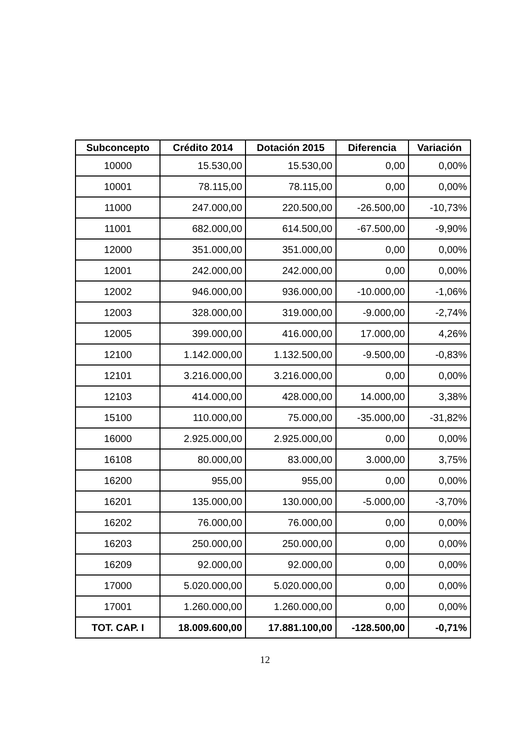| Subconcepto | Crédito 2014 | Dotación 2015 | Diferencia | Variación |
| --- | --- | --- | --- | --- |
| 10000 | 15.530,00 | 15.530,00 | 0,00 | 0,00% |
| 10001 | 78.115,00 | 78.115,00 | 0,00 | 0,00% |
| 11000 | 247.000,00 | 220.500,00 | -26.500,00 | -10,73% |
| 11001 | 682.000,00 | 614.500,00 | -67.500,00 | -9,90% |
| 12000 | 351.000,00 | 351.000,00 | 0,00 | 0,00% |
| 12001 | 242.000,00 | 242.000,00 | 0,00 | 0,00% |
| 12002 | 946.000,00 | 936.000,00 | -10.000,00 | -1,06% |
| 12003 | 328.000,00 | 319.000,00 | -9.000,00 | -2,74% |
| 12005 | 399.000,00 | 416.000,00 | 17.000,00 | 4,26% |
| 12100 | 1.142.000,00 | 1.132.500,00 | -9.500,00 | -0,83% |
| 12101 | 3.216.000,00 | 3.216.000,00 | 0,00 | 0,00% |
| 12103 | 414.000,00 | 428.000,00 | 14.000,00 | 3,38% |
| 15100 | 110.000,00 | 75.000,00 | -35.000,00 | -31,82% |
| 16000 | 2.925.000,00 | 2.925.000,00 | 0,00 | 0,00% |
| 16108 | 80.000,00 | 83.000,00 | 3.000,00 | 3,75% |
| 16200 | 955,00 | 955,00 | 0,00 | 0,00% |
| 16201 | 135.000,00 | 130.000,00 | -5.000,00 | -3,70% |
| 16202 | 76.000,00 | 76.000,00 | 0,00 | 0,00% |
| 16203 | 250.000,00 | 250.000,00 | 0,00 | 0,00% |
| 16209 | 92.000,00 | 92.000,00 | 0,00 | 0,00% |
| 17000 | 5.020.000,00 | 5.020.000,00 | 0,00 | 0,00% |
| 17001 | 1.260.000,00 | 1.260.000,00 | 0,00 | 0,00% |
| TOT. CAP. I | 18.009.600,00 | 17.881.100,00 | -128.500,00 | -0,71% |
12